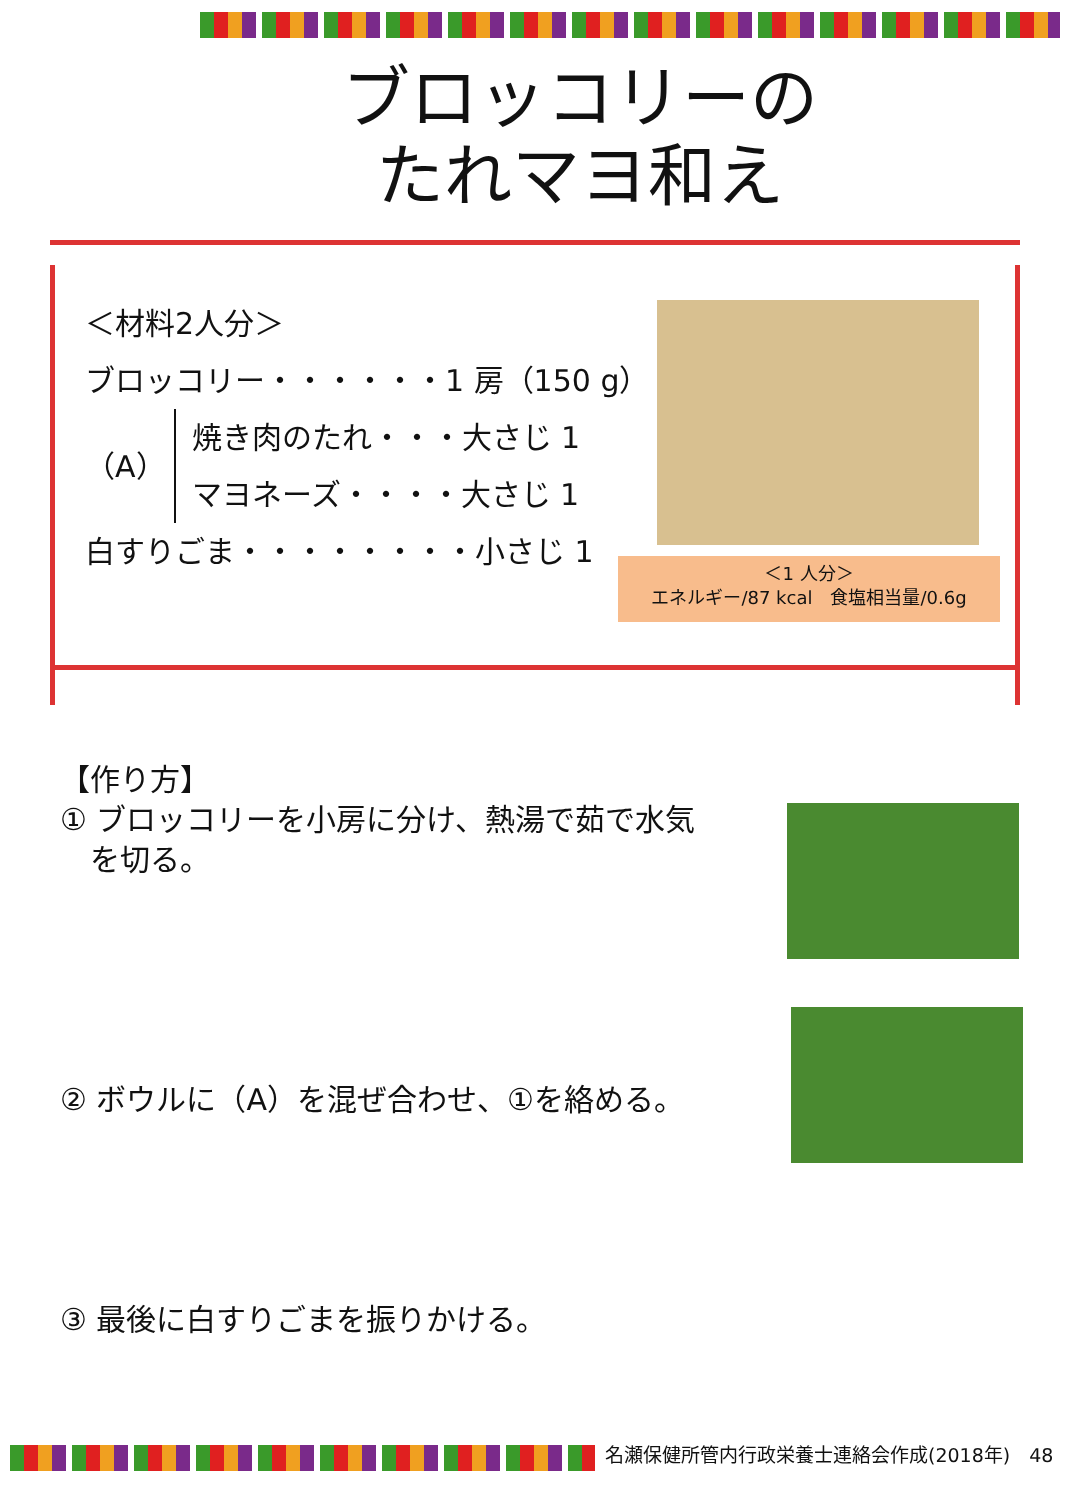ブロッコリーの
たれマヨ和え
＜材料2人分＞
ブロッコリー・・・・・・1 房（150 g）
（A） 焼き肉のたれ・・・大さじ 1
マヨネーズ・・・・大さじ 1
白すりごま・・・・・・・・小さじ 1
＜1 人分＞
エネルギー/87 kcal　食塩相当量/0.6g
【作り方】
① ブロッコリーを小房に分け、熱湯で茹で水気
　を切る。
② ボウルに（A）を混ぜ合わせ、①を絡める。
③ 最後に白すりごまを振りかける。
名瀬保健所管内行政栄養士連絡会作成(2018年)　48